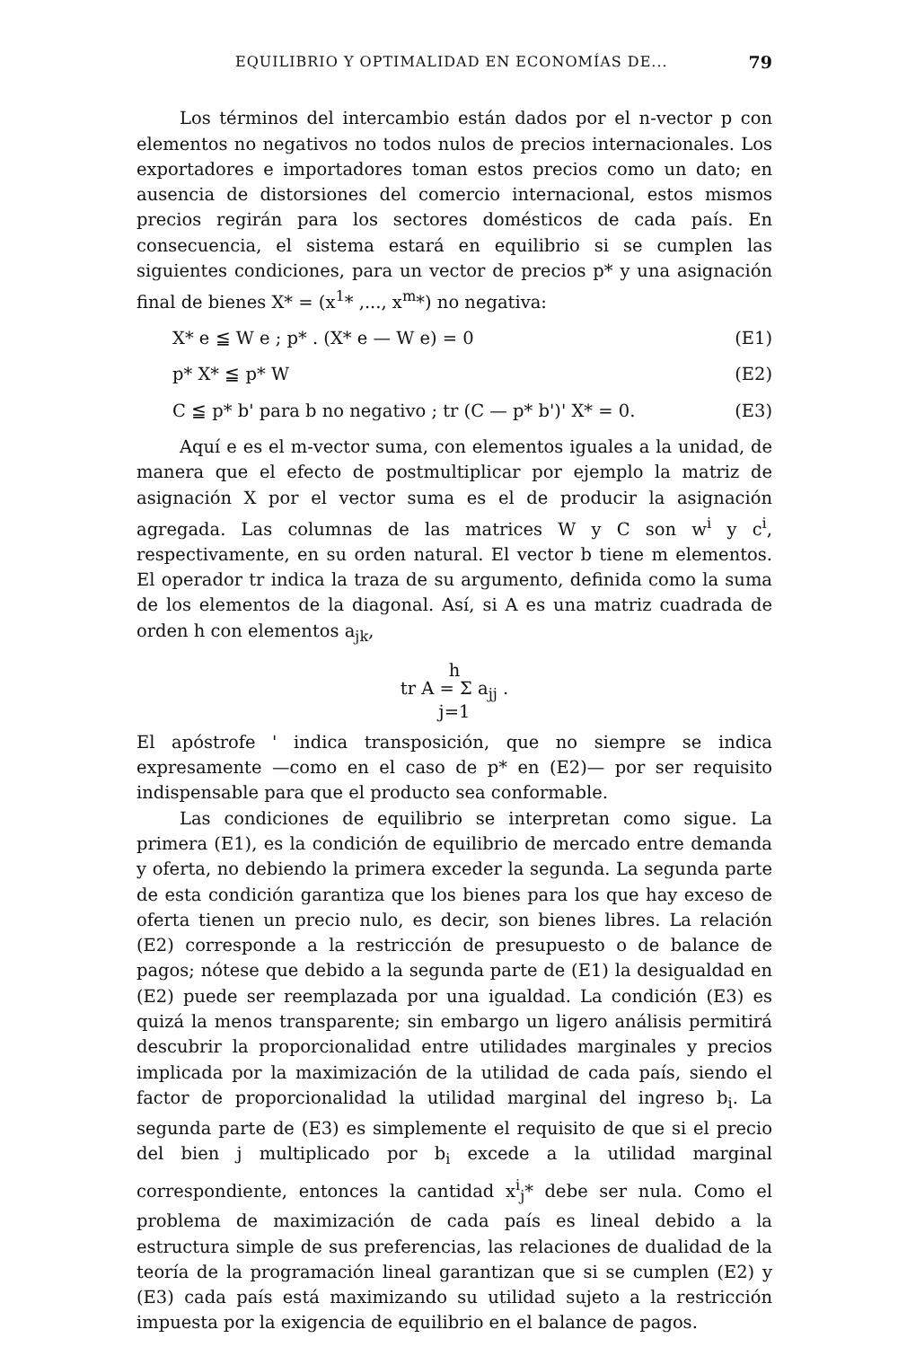EQUILIBRIO Y OPTIMALIDAD EN ECONOMÍAS DE... 79
Los términos del intercambio están dados por el n-vector p con elementos no negativos no todos nulos de precios internacionales. Los exportadores e importadores toman estos precios como un dato; en ausencia de distorsiones del comercio internacional, estos mismos precios regirán para los sectores domésticos de cada país. En consecuencia, el sistema estará en equilibrio si se cumplen las siguientes condiciones, para un vector de precios p* y una asignación final de bienes X* = (x<sup>1</sup>* ,..., x<sup>m</sup>*) no negativa:
X* e ≦ W e ; p* . (X* e — W e) = 0 (E1)
p* X* ≦ p* W (E2)
C ≦ p* b' para b no negativo ; tr (C — p* b')' X* = 0. (E3)
Aquí e es el m-vector suma, con elementos iguales a la unidad, de manera que el efecto de postmultiplicar por ejemplo la matriz de asignación X por el vector suma es el de producir la asignación agregada. Las columnas de las matrices W y C son w<sup>i</sup> y c<sup>i</sup>, respectivamente, en su orden natural. El vector b tiene m elementos. El operador tr indica la traza de su argumento, definida como la suma de los elementos de la diagonal. Así, si A es una matriz cuadrada de orden h con elementos a<sub>jk</sub>,
h
tr A = Σ a<sub>jj</sub> .
j=1
El apóstrofe ' indica transposición, que no siempre se indica expresamente —como en el caso de p* en (E2)— por ser requisito indispensable para que el producto sea conformable.
Las condiciones de equilibrio se interpretan como sigue. La primera (E1), es la condición de equilibrio de mercado entre demanda y oferta, no debiendo la primera exceder la segunda. La segunda parte de esta condición garantiza que los bienes para los que hay exceso de oferta tienen un precio nulo, es decir, son bienes libres. La relación (E2) corresponde a la restricción de presupuesto o de balance de pagos; nótese que debido a la segunda parte de (E1) la desigualdad en (E2) puede ser reemplazada por una igualdad. La condición (E3) es quizá la menos transparente; sin embargo un ligero análisis permitirá descubrir la proporcionalidad entre utilidades marginales y precios implicada por la maximización de la utilidad de cada país, siendo el factor de proporcionalidad la utilidad marginal del ingreso b<sub>i</sub>. La segunda parte de (E3) es simplemente el requisito de que si el precio del bien j multiplicado por b<sub>i</sub> excede a la utilidad marginal correspondiente, entonces la cantidad x<sup>i</sup><sub>j</sub>* debe ser nula. Como el problema de maximización de cada país es lineal debido a la estructura simple de sus preferencias, las relaciones de dualidad de la teoría de la programación lineal garantizan que si se cumplen (E2) y (E3) cada país está maximizando su utilidad sujeto a la restricción impuesta por la exigencia de equilibrio en el balance de pagos.